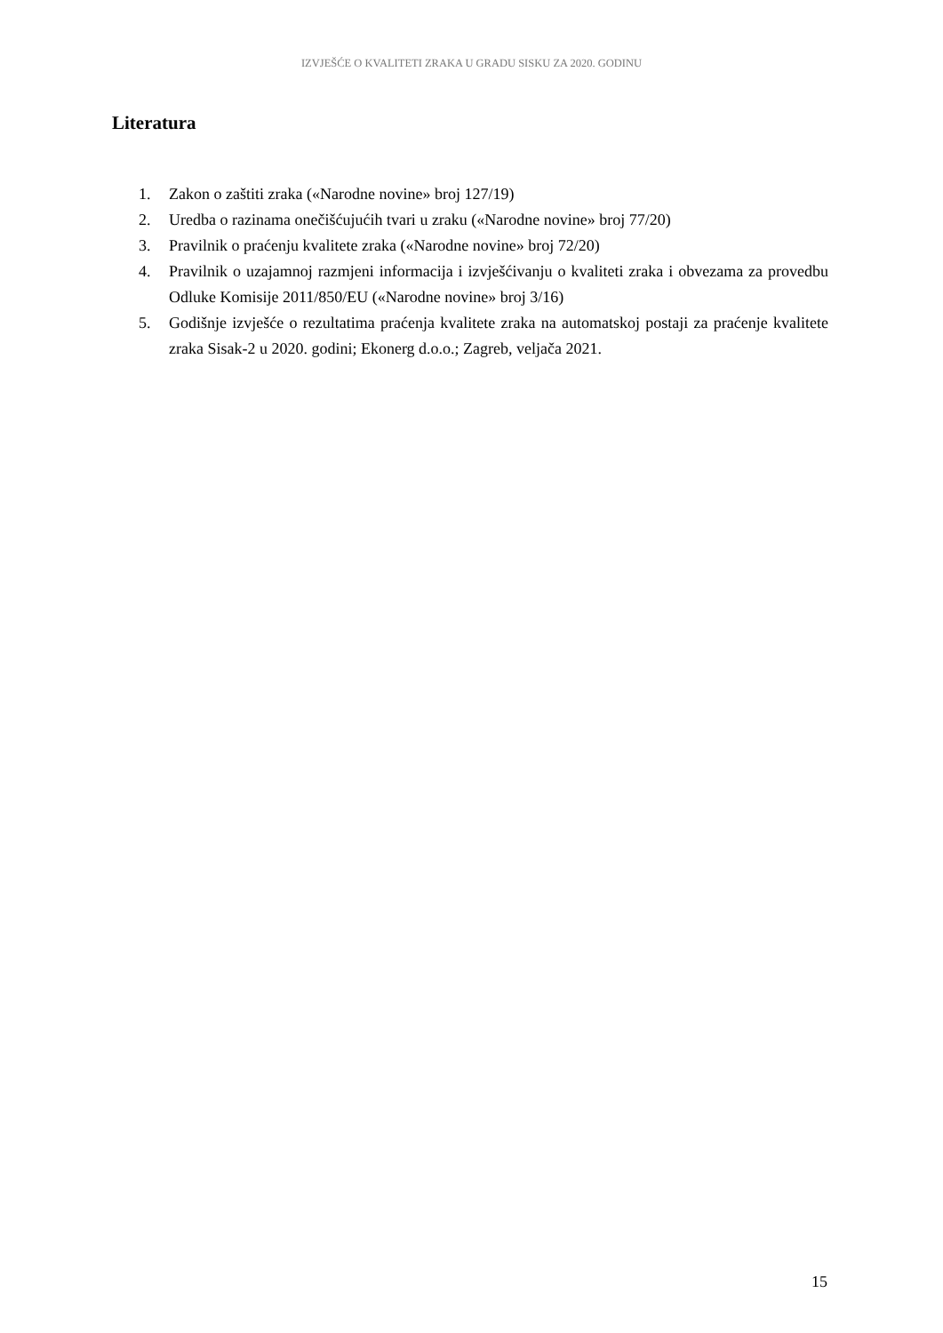IZVJEŠĆE O KVALITETI ZRAKA U GRADU SISKU ZA 2020. GODINU
Literatura
1. Zakon o zaštiti zraka («Narodne novine» broj 127/19)
2. Uredba o razinama onečišćujućih tvari u zraku («Narodne novine» broj 77/20)
3. Pravilnik o praćenju kvalitete zraka («Narodne novine» broj 72/20)
4. Pravilnik o uzajamnoj razmjeni informacija i izvješćivanju o kvaliteti zraka i obvezama za provedbu Odluke Komisije 2011/850/EU («Narodne novine» broj 3/16)
5. Godišnje izvješće o rezultatima praćenja kvalitete zraka na automatskoj postaji za praćenje kvalitete zraka Sisak-2 u 2020. godini; Ekonerg d.o.o.; Zagreb, veljača 2021.
15